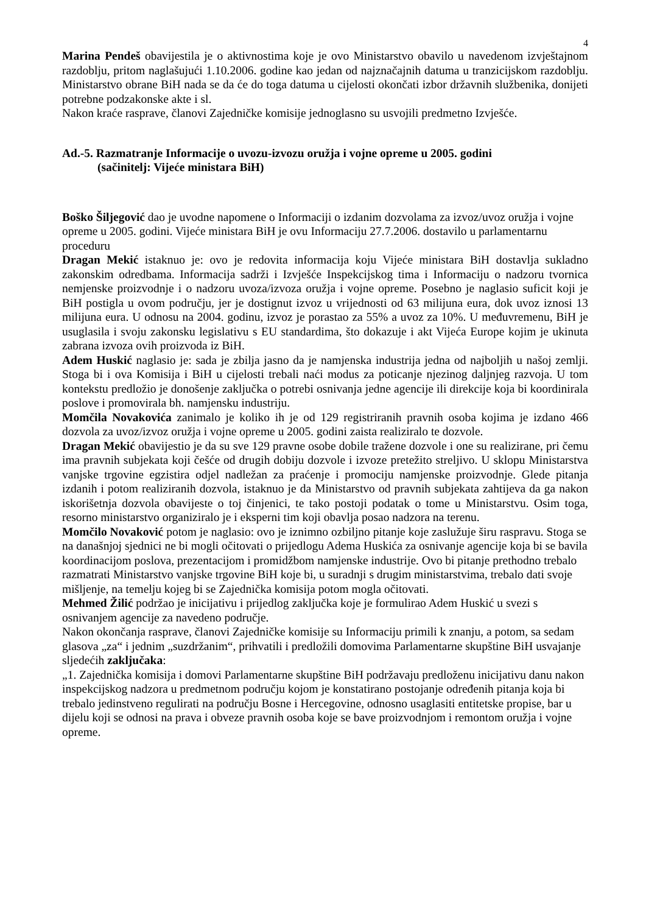4
Marina Pendeš obavijestila je o aktivnostima koje je ovo Ministarstvo obavilo u navedenom izvještajnom razdoblju, pritom naglašujući 1.10.2006. godine kao jedan od najznačajnih datuma u tranzicijskom razdoblju. Ministarstvo obrane BiH nada se da će do toga datuma u cijelosti okončati izbor državnih službenika, donijeti potrebne podzakonske akte i sl.
Nakon kraće rasprave, članovi Zajedničke komisije jednoglasno su usvojili predmetno Izvješće.
Ad.-5. Razmatranje Informacije o uvozu-izvozu oružja i vojne opreme u 2005. godini
(sačinitelj: Vijeće ministara BiH)
Boško Šiljegović dao je uvodne napomene o Informaciji o izdanim dozvolama za izvoz/uvoz oružja i vojne opreme u 2005. godini. Vijeće ministara BiH je ovu Informaciju 27.7.2006. dostavilo u parlamentarnu proceduru
Dragan Mekić istaknuo je: ovo je redovita informacija koju Vijeće ministara BiH dostavlja sukladno zakonskim odredbama. Informacija sadrži i Izvješće Inspekcijskog tima i Informaciju o nadzoru tvornica nemjenske proizvodnje i o nadzoru uvoza/izvoza oružja i vojne opreme. Posebno je naglasio suficit koji je BiH postigla u ovom području, jer je dostignut izvoz u vrijednosti od 63 milijuna eura, dok uvoz iznosi 13 milijuna eura. U odnosu na 2004. godinu, izvoz je porastao za 55% a uvoz za 10%. U međuvremenu, BiH je usuglasila i svoju zakonsku legislativu s EU standardima, što dokazuje i akt Vijeća Europe kojim je ukinuta zabrana izvoza ovih proizvoda iz BiH.
Adem Huskić naglasio je: sada je zbilja jasno da je namjenska industrija jedna od najboljih u našoj zemlji. Stoga bi i ova Komisija i BiH u cijelosti trebali naći modus za poticanje njezinog daljnjeg razvoja. U tom kontekstu predložio je donošenje zaključka o potrebi osnivanja jedne agencije ili direkcije koja bi koordinirala poslove i promovirala bh. namjensku industriju.
Momčila Novakovića zanimalo je koliko ih je od 129 registriranih pravnih osoba kojima je izdano 466 dozvola za uvoz/izvoz oružja i vojne opreme u 2005. godini zaista realiziralo te dozvole.
Dragan Mekić obavijestio je da su sve 129 pravne osobe dobile tražene dozvole i one su realizirane, pri čemu ima pravnih subjekata koji češće od drugih dobiju dozvole i izvoze pretežito streljivo. U sklopu Ministarstva vanjske trgovine egzistira odjel nadležan za praćenje i promociju namjenske proizvodnje. Glede pitanja izdanih i potom realiziranih dozvola, istaknuo je da Ministarstvo od pravnih subjekata zahtijeva da ga nakon iskorišetnja dozvola obavijeste o toj činjenici, te tako postoji podatak o tome u Ministarstvu. Osim toga, resorno ministarstvo organiziralo je i eksperni tim koji obavlja posao nadzora na terenu.
Momčilo Novaković potom je naglasio: ovo je iznimno ozbiljno pitanje koje zaslužuje širu raspravu. Stoga se na današnjoj sjednici ne bi mogli očitovati o prijedlogu Adema Huskića za osnivanje agencije koja bi se bavila koordinacijom poslova, prezentacijom i promidžbom namjenske industrije. Ovo bi pitanje prethodno trebalo razmatrati Ministarstvo vanjske trgovine BiH koje bi, u suradnji s drugim ministarstvima, trebalo dati svoje mišljenje, na temelju kojeg bi se Zajednička komisija potom mogla očitovati.
Mehmed Žilić podržao je inicijativu i prijedlog zaključka koje je formulirao Adem Huskić u svezi s osnivanjem agencije za navedeno područje.
Nakon okončanja rasprave, članovi Zajedničke komisije su Informaciju primili k znanju, a potom, sa sedam glasova „za“ i jednim „suzdržanim“, prihvatili i predložili domovima Parlamentarne skupštine BiH usvajanje sljedećih zaključaka:
„1. Zajednička komisija i domovi Parlamentarne skupštine BiH podržavaju predloženu inicijativu danu nakon inspekcijskog nadzora u predmetnom području kojom je konstatirano postojanje određenih pitanja koja bi trebalo jedinstveno regulirati na području Bosne i Hercegovine, odnosno usaglasiti entitetske propise, bar u dijelu koji se odnosi na prava i obveze pravnih osoba koje se bave proizvodnjom i remontom oružja i vojne opreme.